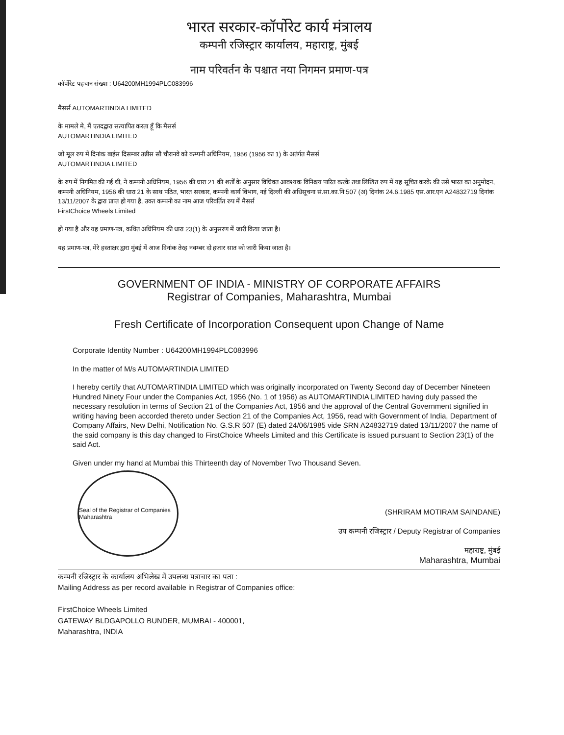भारत सरकार-कॉर्पोरेट कार्य मंत्रालय
कम्पनी रजिस्ट्रार कार्यालय, महाराष्ट्र, मुंबई
नाम परिवर्तन के पश्चात नया निगमन प्रमाण-पत्र
कॉर्पोरेट पहचान संख्या : U64200MH1994PLC083996
मैसर्स AUTOMARTINDIA LIMITED
के मामले मे, मैं एतदद्वारा सत्यापित करता हूँ कि मैसर्स
AUTOMARTINDIA LIMITED
जो मूल रुप में दिनांक बाईस दिसम्बर उन्नीस सौ चौरानवे को कम्पनी अधिनियम, 1956 (1956 का 1) के अतंर्गत मैसर्स
AUTOMARTINDIA LIMITED
के रुप में निगमित की गई थी, ने कम्पनी अधिनियम, 1956 की धारा 21 की शर्तों के अनुसार विधिवत आवश्यक विनिश्चय पारित करके तथा लिखित रुप में यह सूचित करके की उसे भारत का अनुमोदन, कम्पनी अधिनियम, 1956 की धारा 21 के साथ पठित, भारत सरकार, कम्पनी कार्य विभाग, नई दिल्ली की अधिसूचना सं.सा.का.नि 507 (अ) दिनांक 24.6.1985 एस.आर.एन A24832719 दिनांक 13/11/2007 के द्वारा प्राप्त हो गया है, उक्त कम्पनी का नाम आज परिवर्तित रुप में मैसर्स
FirstChoice Wheels Limited
हो गया है और यह प्रमाण-पत्र, कथित अधिनियम की धारा 23(1) के अनुसरण में जारी किया जाता है।
यह प्रमाण-पत्र, मेरे हस्ताक्षर द्वारा मुंबई में आज दिनांक तेरह नवम्बर दो हजार सात को जारी किया जाता है।
GOVERNMENT OF INDIA - MINISTRY OF CORPORATE AFFAIRS
Registrar of Companies, Maharashtra, Mumbai
Fresh Certificate of Incorporation Consequent upon Change of Name
Corporate Identity Number : U64200MH1994PLC083996
In the matter of M/s AUTOMARTINDIA LIMITED
I hereby certify that AUTOMARTINDIA LIMITED which was originally incorporated on Twenty Second day of December Nineteen Hundred Ninety Four under the Companies Act, 1956 (No. 1 of 1956) as AUTOMARTINDIA LIMITED having duly passed the necessary resolution in terms of Section 21 of the Companies Act, 1956 and the approval of the Central Government signified in writing having been accorded thereto under Section 21 of the Companies Act, 1956, read with Government of India, Department of Company Affairs, New Delhi, Notification No. G.S.R 507 (E) dated 24/06/1985 vide SRN A24832719 dated 13/11/2007 the name of the said company is this day changed to FirstChoice Wheels Limited and this Certificate is issued pursuant to Section 23(1) of the said Act.
Given under my hand at Mumbai this Thirteenth day of November Two Thousand Seven.
Seal of the Registrar of Companies Maharashtra
(SHRIRAM MOTIRAM SAINDANE)
उप कम्पनी रजिस्ट्रार / Deputy Registrar of Companies
महाराष्ट्र, मुंबई
Maharashtra, Mumbai
कम्पनी रजिस्ट्रार के कार्यालय अभिलेख में उपलब्ध पत्राचार का पता :
Mailing Address as per record available in Registrar of Companies office:
FirstChoice Wheels Limited
GATEWAY BLDGAPOLLO BUNDER, MUMBAI - 400001,
Maharashtra, INDIA